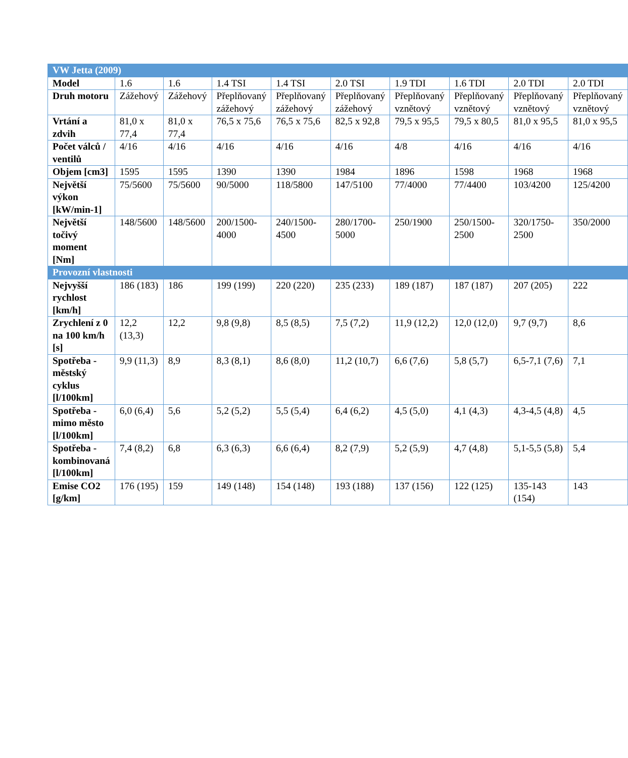| VW Jetta (2009) | | | | | | | | | |
| Model | 1.6 | 1.6 | 1.4 TSI | 1.4 TSI | 2.0 TSI | 1.9 TDI | 1.6 TDI | 2.0 TDI | 2.0 TDI |
| Druh motoru | Zážehový | Zážehový | Přeplňovaný zážehový | Přeplňovaný zážehový | Přeplňovaný zážehový | Přeplňovaný vznětový | Přeplňovaný vznětový | Přeplňovaný vznětový | Přeplňovaný vznětový |
| Vrtání a zdvih | 81,0 x 77,4 | 81,0 x 77,4 | 76,5 x 75,6 | 76,5 x 75,6 | 82,5 x 92,8 | 79,5 x 95,5 | 79,5 x 80,5 | 81,0 x 95,5 | 81,0 x 95,5 |
| Počet válců / ventilů | 4/16 | 4/16 | 4/16 | 4/16 | 4/16 | 4/8 | 4/16 | 4/16 | 4/16 |
| Objem [cm3] | 1595 | 1595 | 1390 | 1390 | 1984 | 1896 | 1598 | 1968 | 1968 |
| Největší výkon [kW/min-1] | 75/5600 | 75/5600 | 90/5000 | 118/5800 | 147/5100 | 77/4000 | 77/4400 | 103/4200 | 125/4200 |
| Největší točivý moment [Nm] | 148/5600 | 148/5600 | 200/1500-4000 | 240/1500-4500 | 280/1700-5000 | 250/1900 | 250/1500-2500 | 320/1750-2500 | 350/2000 |
| Provozní vlastnosti | | | | | | | | | |
| Nejvyšší rychlost [km/h] | 186 (183) | 186 | 199 (199) | 220 (220) | 235 (233) | 189 (187) | 187 (187) | 207 (205) | 222 |
| Zrychlení z 0 na 100 km/h [s] | 12,2 (13,3) | 12,2 | 9,8 (9,8) | 8,5 (8,5) | 7,5 (7,2) | 11,9 (12,2) | 12,0 (12,0) | 9,7 (9,7) | 8,6 |
| Spotřeba - městský cyklus [l/100km] | 9,9 (11,3) | 8,9 | 8,3 (8,1) | 8,6 (8,0) | 11,2 (10,7) | 6,6 (7,6) | 5,8 (5,7) | 6,5-7,1 (7,6) | 7,1 |
| Spotřeba - mimo město [l/100km] | 6,0 (6,4) | 5,6 | 5,2 (5,2) | 5,5 (5,4) | 6,4 (6,2) | 4,5 (5,0) | 4,1 (4,3) | 4,3-4,5 (4,8) | 4,5 |
| Spotřeba - kombinovaná [l/100km] | 7,4 (8,2) | 6,8 | 6,3 (6,3) | 6,6 (6,4) | 8,2 (7,9) | 5,2 (5,9) | 4,7 (4,8) | 5,1-5,5 (5,8) | 5,4 |
| Emise CO2 [g/km] | 176 (195) | 159 | 149 (148) | 154 (148) | 193 (188) | 137 (156) | 122 (125) | 135-143 (154) | 143 |